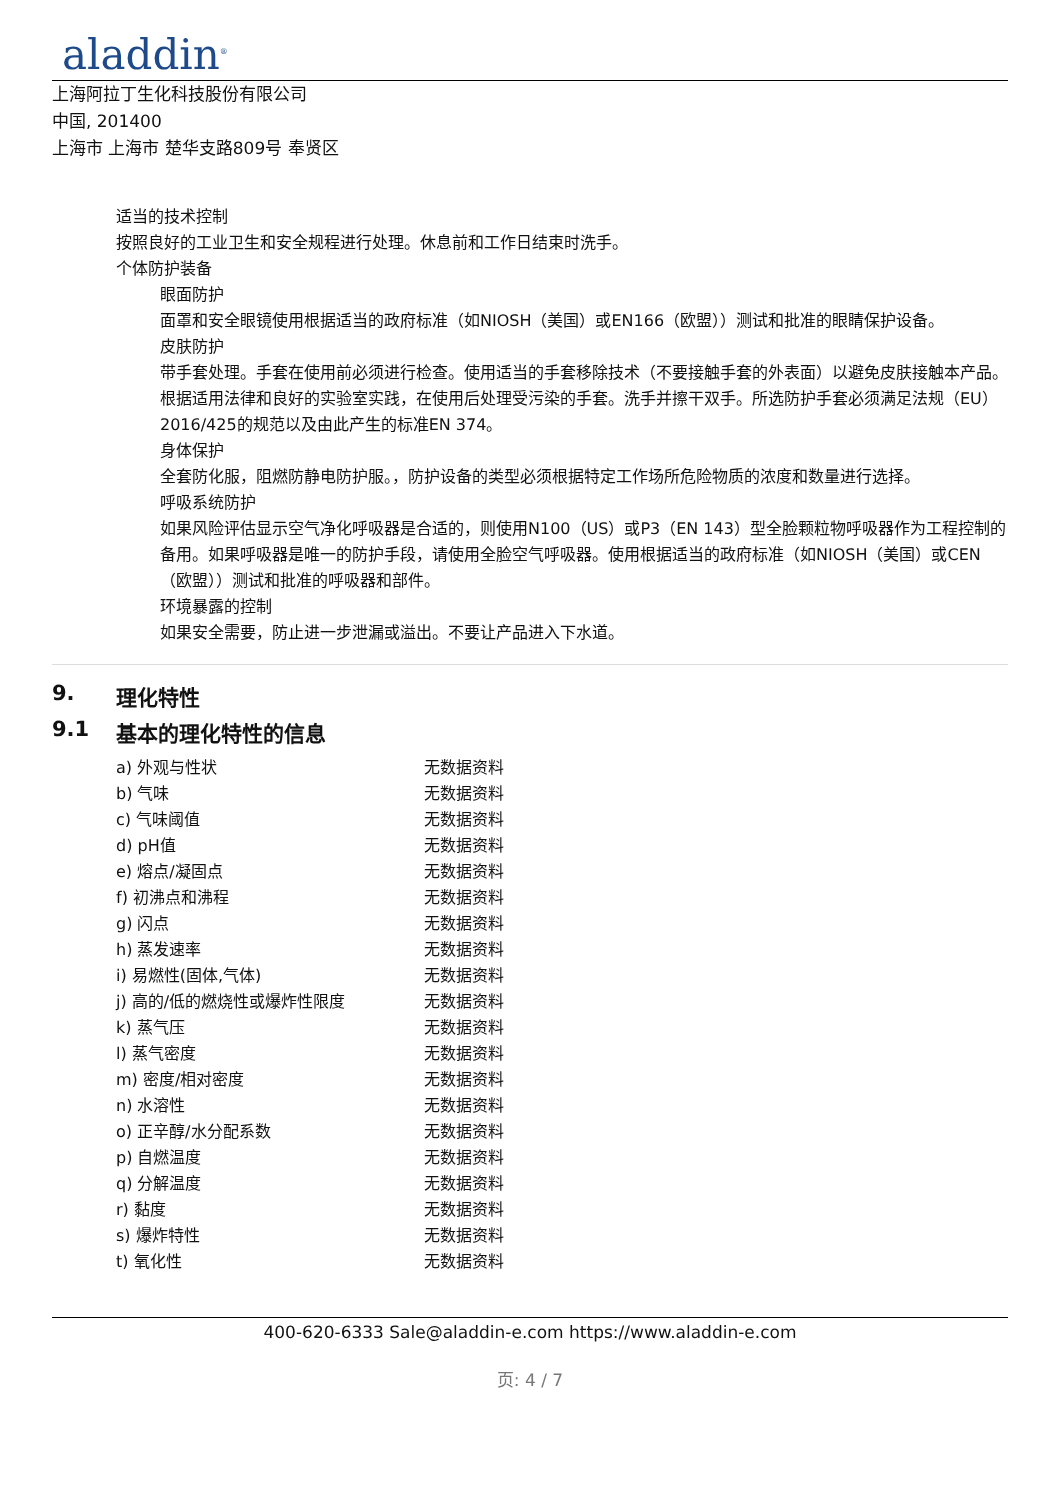aladdin<sup>®</sup>
上海阿拉丁生化科技股份有限公司
中国, 201400
上海市 上海市 楚华支路809号 奉贤区
适当的技术控制
按照良好的工业卫生和安全规程进行处理。休息前和工作日结束时洗手。
个体防护装备
眼面防护
面罩和安全眼镜使用根据适当的政府标准（如NIOSH（美国）或EN166（欧盟））测试和批准的眼睛保护设备。
皮肤防护
带手套处理。手套在使用前必须进行检查。使用适当的手套移除技术（不要接触手套的外表面）以避免皮肤接触本产品。根据适用法律和良好的实验室实践，在使用后处理受污染的手套。洗手并擦干双手。所选防护手套必须满足法规（EU）2016/425的规范以及由此产生的标准EN 374。
身体保护
全套防化服，阻燃防静电防护服。，防护设备的类型必须根据特定工作场所危险物质的浓度和数量进行选择。
呼吸系统防护
如果风险评估显示空气净化呼吸器是合适的，则使用N100（US）或P3（EN 143）型全脸颗粒物呼吸器作为工程控制的备用。如果呼吸器是唯一的防护手段，请使用全脸空气呼吸器。使用根据适当的政府标准（如NIOSH（美国）或CEN（欧盟））测试和批准的呼吸器和部件。
环境暴露的控制
如果安全需要，防止进一步泄漏或溢出。不要让产品进入下水道。
9. 理化特性
9.1 基本的理化特性的信息
| a) 外观与性状 | 无数据资料 |
| b) 气味 | 无数据资料 |
| c) 气味阈值 | 无数据资料 |
| d) pH值 | 无数据资料 |
| e) 熔点/凝固点 | 无数据资料 |
| f) 初沸点和沸程 | 无数据资料 |
| g) 闪点 | 无数据资料 |
| h) 蒸发速率 | 无数据资料 |
| i) 易燃性(固体,气体) | 无数据资料 |
| j) 高的/低的燃烧性或爆炸性限度 | 无数据资料 |
| k) 蒸气压 | 无数据资料 |
| l) 蒸气密度 | 无数据资料 |
| m) 密度/相对密度 | 无数据资料 |
| n) 水溶性 | 无数据资料 |
| o) 正辛醇/水分配系数 | 无数据资料 |
| p) 自燃温度 | 无数据资料 |
| q) 分解温度 | 无数据资料 |
| r) 黏度 | 无数据资料 |
| s) 爆炸特性 | 无数据资料 |
| t) 氧化性 | 无数据资料 |
400-620-6333 Sale@aladdin-e.com https://www.aladdin-e.com
页: 4 / 7